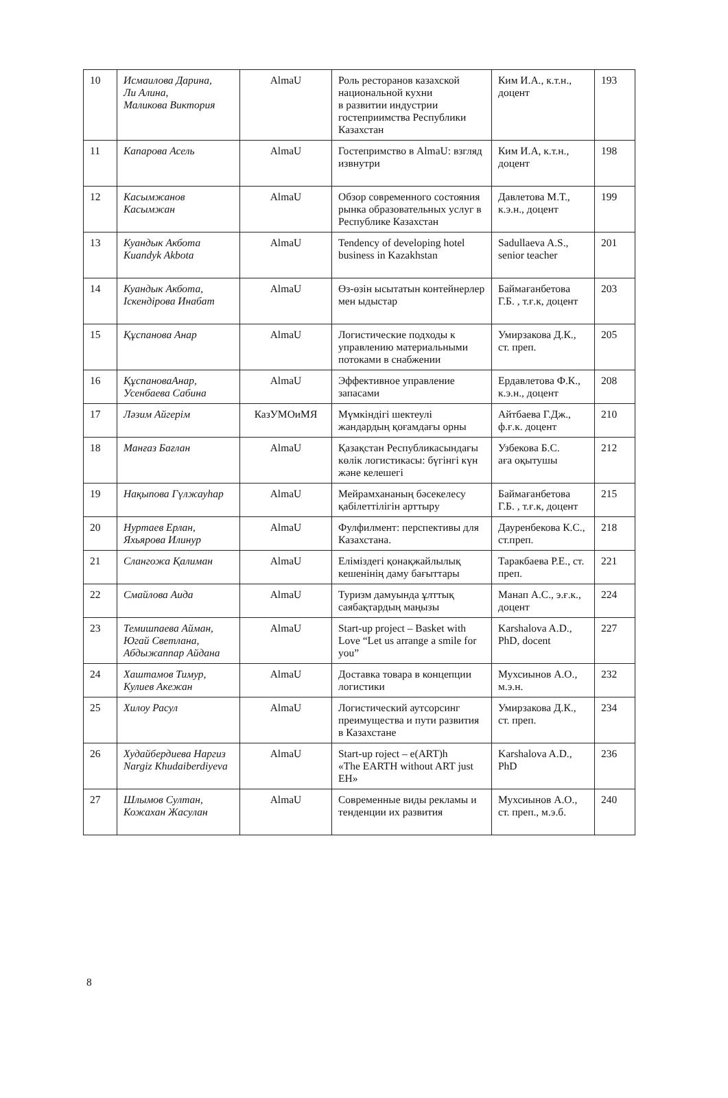| 10 | Исмаилова Дарина, Ли Алина, Маликова Виктория | AlmaU | Роль ресторанов казахской национальной кухни в развитии индустрии гостеприимства Республики Казахстан | Ким И.А., к.т.н., доцент | 193 |
| 11 | Капарова Асель | AlmaU | Гостепримство в AlmaU: взгляд извнутри | Ким И.А, к.т.н., доцент | 198 |
| 12 | Касымжанов Касымжан | AlmaU | Обзор современного состояния рынка образовательных услуг в Республике Казахстан | Давлетова М.Т., к.э.н., доцент | 199 |
| 13 | Куандык Акбота Kuandyk Akbota | AlmaU | Tendency of developing hotel business in Kazakhstan | Sadullaeva A.S., senior teacher | 201 |
| 14 | Куандык Акбота, Іскендірова Инабат | AlmaU | Өз-өзін ысытатын контейнерлер мен ыдыстар | Баймағанбетова Г.Б. , т.ғ.к, доцент | 203 |
| 15 | Құспанова Анар | AlmaU | Логистические подходы к управлению материальными потоками в снабжении | Умирзакова Д.К., ст. преп. | 205 |
| 16 | ҚұспановаАнар, Усенбаева Сабина | AlmaU | Эффективное управление запасами | Ердавлетова Ф.К., к.э.н., доцент | 208 |
| 17 | Ләзим Айгерім | КазУМОиМЯ | Мүмкіндігі шектеулі жандардың қоғамдағы орны | Айтбаева Г.Дж., ф.ғ.к. доцент | 210 |
| 18 | Манғаз Бағлан | AlmaU | Қазақстан Республикасындағы көлік логистикасы: бүгінгі күн және келешегі | Узбекова Б.С. аға оқытушы | 212 |
| 19 | Нақыпова Гүлжауһар | AlmaU | Мейрамхананың бәсекелесу қабілеттілігін арттыру | Баймағанбетова Г.Б. , т.ғ.к, доцент | 215 |
| 20 | Нуртаев Ерлан, Яхьярова Илинур | AlmaU | Фулфилмент: перспективы для Казахстана. | Дауренбекова К.С., ст.преп. | 218 |
| 21 | Слангожа Қалиман | AlmaU | Еліміздегі қонақжайлылық кешенінің даму бағыттары | Таракбаева Р.Е., ст. преп. | 221 |
| 22 | Смайлова Аида | AlmaU | Туризм дамуында ұлттық саябақтардың маңызы | Манап А.С., э.ғ.к., доцент | 224 |
| 23 | Темишпаева Айман, Югай Светлана, Абдыжаппар Айдана | AlmaU | Start-up project – Basket with Love “Let us arrange a smile for you” | Karshalova A.D., PhD, docent | 227 |
| 24 | Хаштамов Тимур, Кулиев Акежан | AlmaU | Доставка товара в концепции логистики | Мухсиынов А.О., м.э.н. | 232 |
| 25 | Хилоу Расул | AlmaU | Логистический аутсорсинг преимущества и пути развития в Казахстане | Умирзакова Д.К., ст. преп. | 234 |
| 26 | Худайбердиева Наргиз Nargiz Khudaiberdiyeva | AlmaU | Start-up roject – e(ART)h «The EARTH without ART just EH» | Karshalova A.D., PhD | 236 |
| 27 | Шлымов Султан, Кожахан Жасулан | AlmaU | Современные виды рекламы и тенденции их развития | Мухсиынов А.О., ст. преп., м.э.б. | 240 |
8